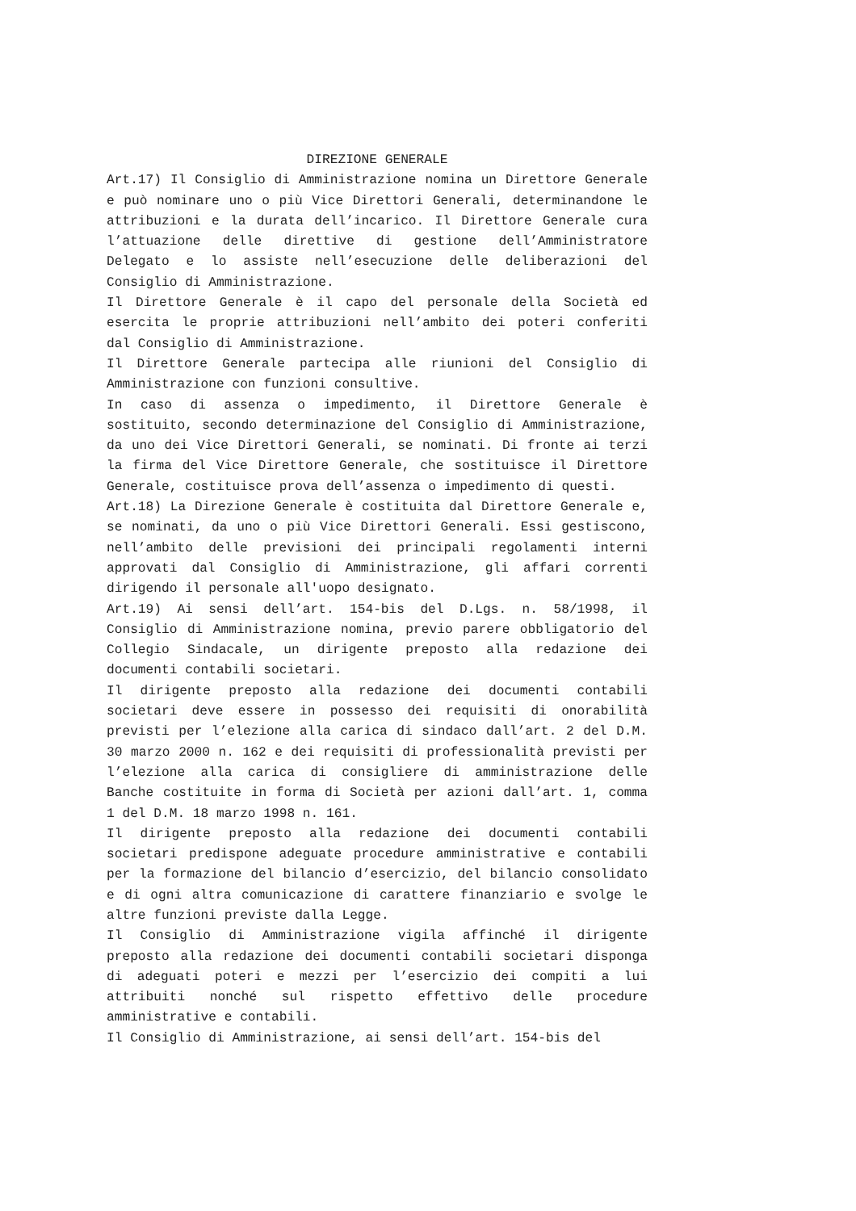DIREZIONE GENERALE
Art.17) Il Consiglio di Amministrazione nomina un Direttore Generale e può nominare uno o più Vice Direttori Generali, determinandone le attribuzioni e la durata dell’incarico. Il Direttore Generale cura l’attuazione delle direttive di gestione dell’Amministratore Delegato e lo assiste nell’esecuzione delle deliberazioni del Consiglio di Amministrazione.
Il Direttore Generale è il capo del personale della Società ed esercita le proprie attribuzioni nell’ambito dei poteri conferiti dal Consiglio di Amministrazione.
Il Direttore Generale partecipa alle riunioni del Consiglio di Amministrazione con funzioni consultive.
In caso di assenza o impedimento, il Direttore Generale è sostituito, secondo determinazione del Consiglio di Amministrazione, da uno dei Vice Direttori Generali, se nominati. Di fronte ai terzi la firma del Vice Direttore Generale, che sostituisce il Direttore Generale, costituisce prova dell’assenza o impedimento di questi.
Art.18) La Direzione Generale è costituita dal Direttore Generale e, se nominati, da uno o più Vice Direttori Generali. Essi gestiscono, nell’ambito delle previsioni dei principali regolamenti interni approvati dal Consiglio di Amministrazione, gli affari correnti dirigendo il personale all'uopo designato.
Art.19) Ai sensi dell’art. 154-bis del D.Lgs. n. 58/1998, il Consiglio di Amministrazione nomina, previo parere obbligatorio del Collegio Sindacale, un dirigente preposto alla redazione dei documenti contabili societari.
Il dirigente preposto alla redazione dei documenti contabili societari deve essere in possesso dei requisiti di onorabilità previsti per l’elezione alla carica di sindaco dall’art. 2 del D.M. 30 marzo 2000 n. 162 e dei requisiti di professionalità previsti per l’elezione alla carica di consigliere di amministrazione delle Banche costituite in forma di Società per azioni dall’art. 1, comma 1 del D.M. 18 marzo 1998 n. 161.
Il dirigente preposto alla redazione dei documenti contabili societari predispone adeguate procedure amministrative e contabili per la formazione del bilancio d’esercizio, del bilancio consolidato e di ogni altra comunicazione di carattere finanziario e svolge le altre funzioni previste dalla Legge.
Il Consiglio di Amministrazione vigila affinché il dirigente preposto alla redazione dei documenti contabili societari disponga di adeguati poteri e mezzi per l’esercizio dei compiti a lui attribuiti nonché sul rispetto effettivo delle procedure amministrative e contabili.
Il Consiglio di Amministrazione, ai sensi dell’art. 154-bis del